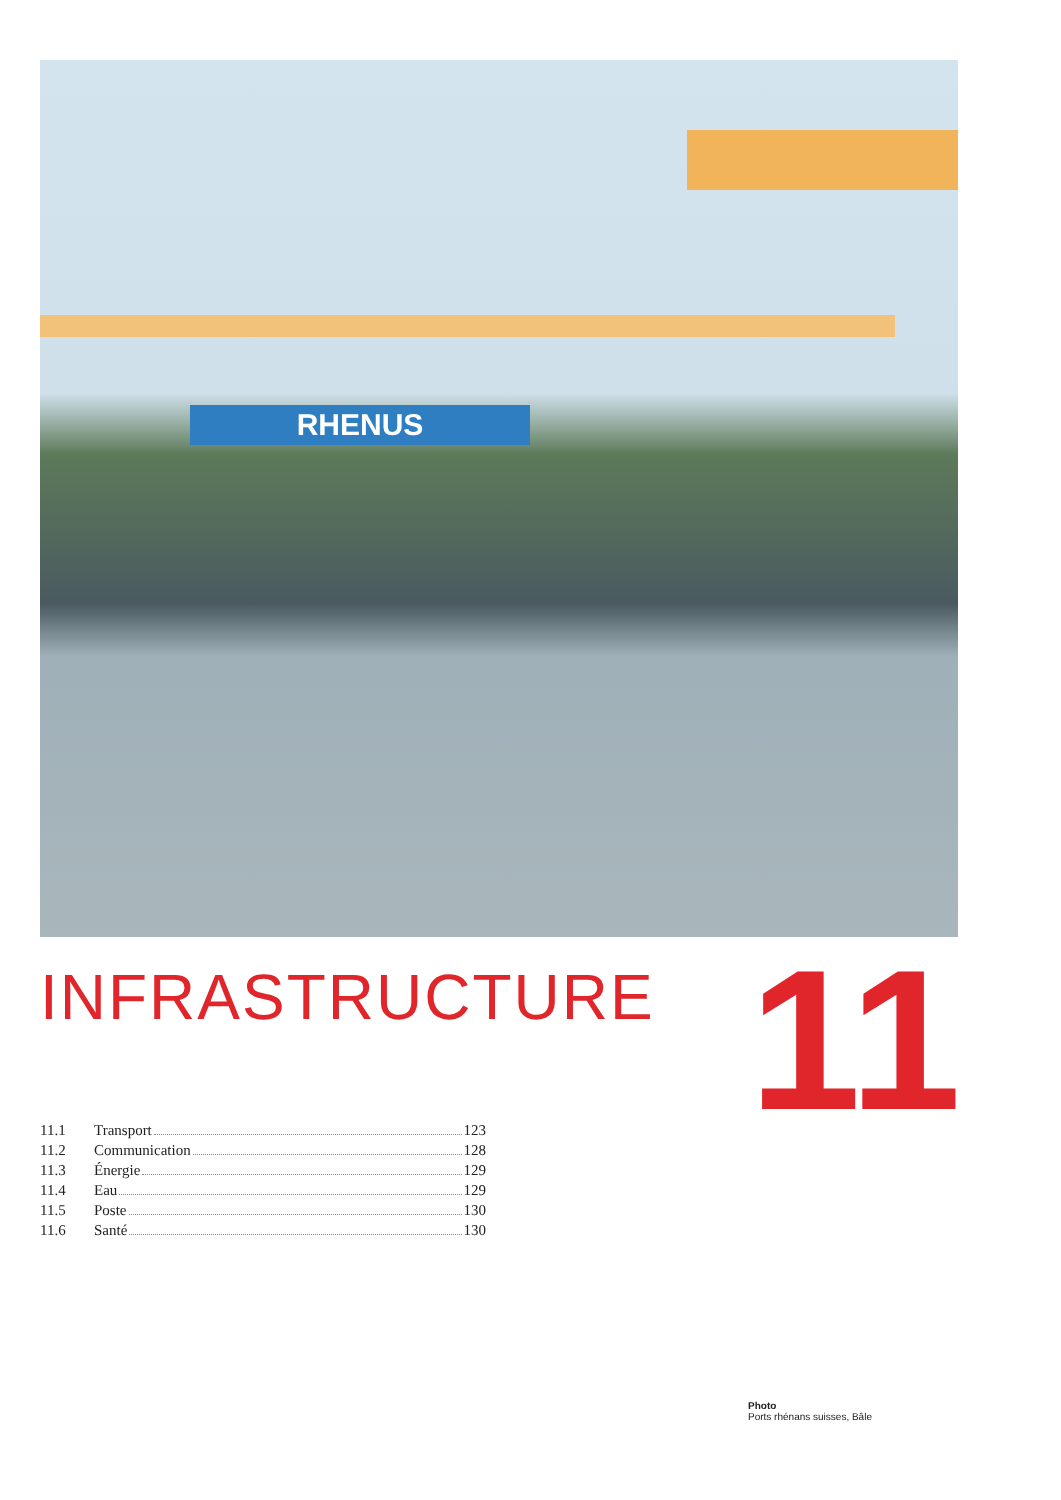RHENUS
INFRASTRUCTURE 11
11.1 Transport 123
11.2 Communication 128
11.3 Énergie 129
11.4 Eau 129
11.5 Poste 130
11.6 Santé 130
Photo
Ports rhénans suisses, Bâle